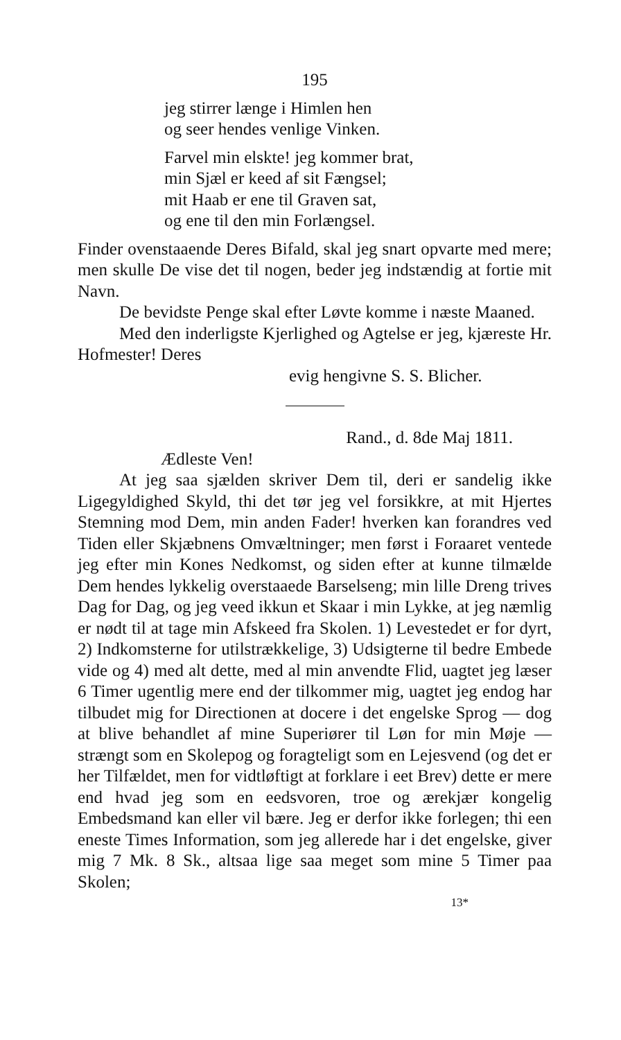195
jeg stirrer længe i Himlen hen
og seer hendes venlige Vinken.
Farvel min elskte! jeg kommer brat,
min Sjæl er keed af sit Fængsel;
mit Haab er ene til Graven sat,
og ene til den min Forlængsel.
Finder ovenstaaende Deres Bifald, skal jeg snart opvarte med mere; men skulle De vise det til nogen, beder jeg indstændig at fortie mit Navn.
De bevidste Penge skal efter Løvte komme i næste Maaned.
Med den inderligste Kjerlighed og Agtelse er jeg, kjæreste Hr. Hofmester! Deres
evig hengivne S. S. Blicher.
Rand., d. 8de Maj 1811.
Ædleste Ven!
At jeg saa sjælden skriver Dem til, deri er sandelig ikke Ligegyldighed Skyld, thi det tør jeg vel forsikkre, at mit Hjertes Stemning mod Dem, min anden Fader! hverken kan forandres ved Tiden eller Skjæbnens Omvæltninger; men først i Foraaret ventede jeg efter min Kones Nedkomst, og siden efter at kunne tilmælde Dem hendes lykkelig overstaaede Barselseng; min lille Dreng trives Dag for Dag, og jeg veed ikkun et Skaar i min Lykke, at jeg næmlig er nødt til at tage min Afskeed fra Skolen. 1) Levestedet er for dyrt, 2) Indkomsterne for utilstrækkelige, 3) Udsigterne til bedre Embede vide og 4) med alt dette, med al min anvendte Flid, uagtet jeg læser 6 Timer ugentlig mere end der tilkommer mig, uagtet jeg endog har tilbudet mig for Directionen at docere i det engelske Sprog — dog at blive behandlet af mine Superiører til Løn for min Møje — strængt som en Skolepog og foragteligt som en Lejesvend (og det er her Tilfældet, men for vidtløftigt at forklare i eet Brev) dette er mere end hvad jeg som en eedsvoren, troe og ærekjær kongelig Embedsmand kan eller vil bære. Jeg er derfor ikke forlegen; thi een eneste Times Information, som jeg allerede har i det engelske, giver mig 7 Mk. 8 Sk., altsaa lige saa meget som mine 5 Timer paa Skolen;
13*